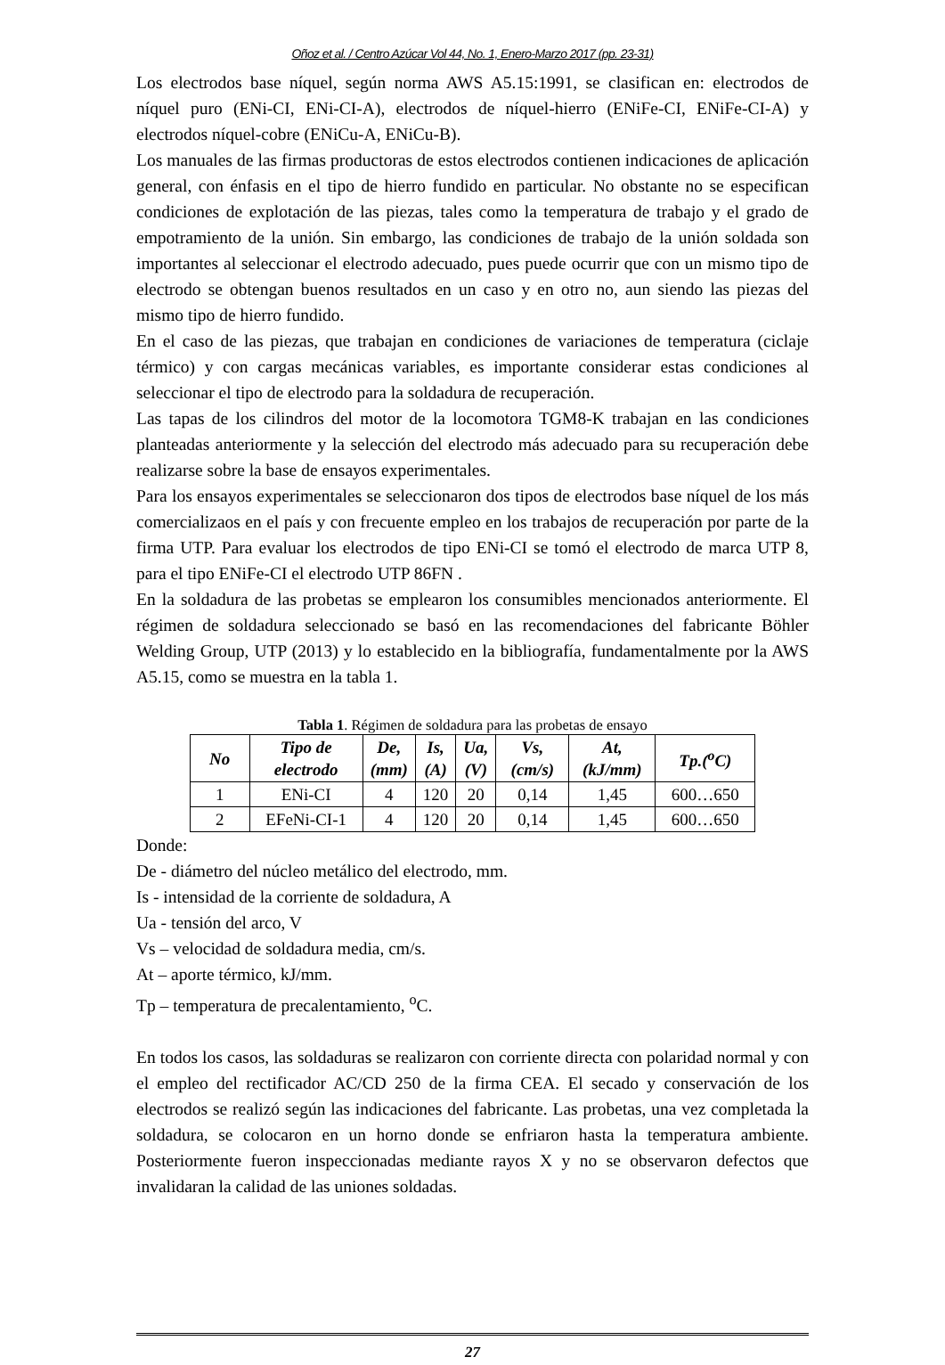Oñoz et al. / Centro Azúcar Vol 44, No. 1, Enero-Marzo 2017 (pp. 23-31)
Los electrodos base níquel, según norma AWS A5.15:1991, se clasifican en: electrodos de níquel puro (ENi-CI, ENi-CI-A), electrodos de níquel-hierro (ENiFe-CI, ENiFe-CI-A) y electrodos níquel-cobre (ENiCu-A, ENiCu-B).
Los manuales de las firmas productoras de estos electrodos contienen indicaciones de aplicación general, con énfasis en el tipo de hierro fundido en particular. No obstante no se especifican condiciones de explotación de las piezas, tales como la temperatura de trabajo y el grado de empotramiento de la unión. Sin embargo, las condiciones de trabajo de la unión soldada son importantes al seleccionar el electrodo adecuado, pues puede ocurrir que con un mismo tipo de electrodo se obtengan buenos resultados en un caso y en otro no, aun siendo las piezas del mismo tipo de hierro fundido.
En el caso de las piezas, que trabajan en condiciones de variaciones de temperatura (ciclaje térmico) y con cargas mecánicas variables, es importante considerar estas condiciones al seleccionar el tipo de electrodo para la soldadura de recuperación.
Las tapas de los cilindros del motor de la locomotora TGM8-K trabajan en las condiciones planteadas anteriormente y la selección del electrodo más adecuado para su recuperación debe realizarse sobre la base de ensayos experimentales.
Para los ensayos experimentales se seleccionaron dos tipos de electrodos base níquel de los más comercializaos en el país y con frecuente empleo en los trabajos de recuperación por parte de la firma UTP. Para evaluar los electrodos de tipo ENi-CI se tomó el electrodo de marca UTP 8, para el tipo ENiFe-CI el electrodo UTP 86FN .
En la soldadura de las probetas se emplearon los consumibles mencionados anteriormente. El régimen de soldadura seleccionado se basó en las recomendaciones del fabricante Böhler Welding Group, UTP (2013) y lo establecido en la bibliografía, fundamentalmente por la AWS A5.15, como se muestra en la tabla 1.
Tabla 1. Régimen de soldadura para las probetas de ensayo
| No | Tipo de electrodo | De, (mm) | Is, (A) | Ua, (V) | Vs, (cm/s) | At, (kJ/mm) | Tp.(<sup>o</sup>C) |
| --- | --- | --- | --- | --- | --- | --- | --- |
| 1 | ENi-CI | 4 | 120 | 20 | 0,14 | 1,45 | 600…650 |
| 2 | EFeNi-CI-1 | 4 | 120 | 20 | 0,14 | 1,45 | 600…650 |
Donde:
De - diámetro del núcleo metálico del electrodo, mm.
Is - intensidad de la corriente de soldadura, A
Ua - tensión del arco, V
Vs – velocidad de soldadura media, cm/s.
At – aporte térmico, kJ/mm.
Tp – temperatura de precalentamiento, <sup>o</sup>C.
En todos los casos, las soldaduras se realizaron con corriente directa con polaridad normal y con el empleo del rectificador AC/CD 250 de la firma CEA. El secado y conservación de los electrodos se realizó según las indicaciones del fabricante. Las probetas, una vez completada la soldadura, se colocaron en un horno donde se enfriaron hasta la temperatura ambiente. Posteriormente fueron inspeccionadas mediante rayos X y no se observaron defectos que invalidaran la calidad de las uniones soldadas.
27